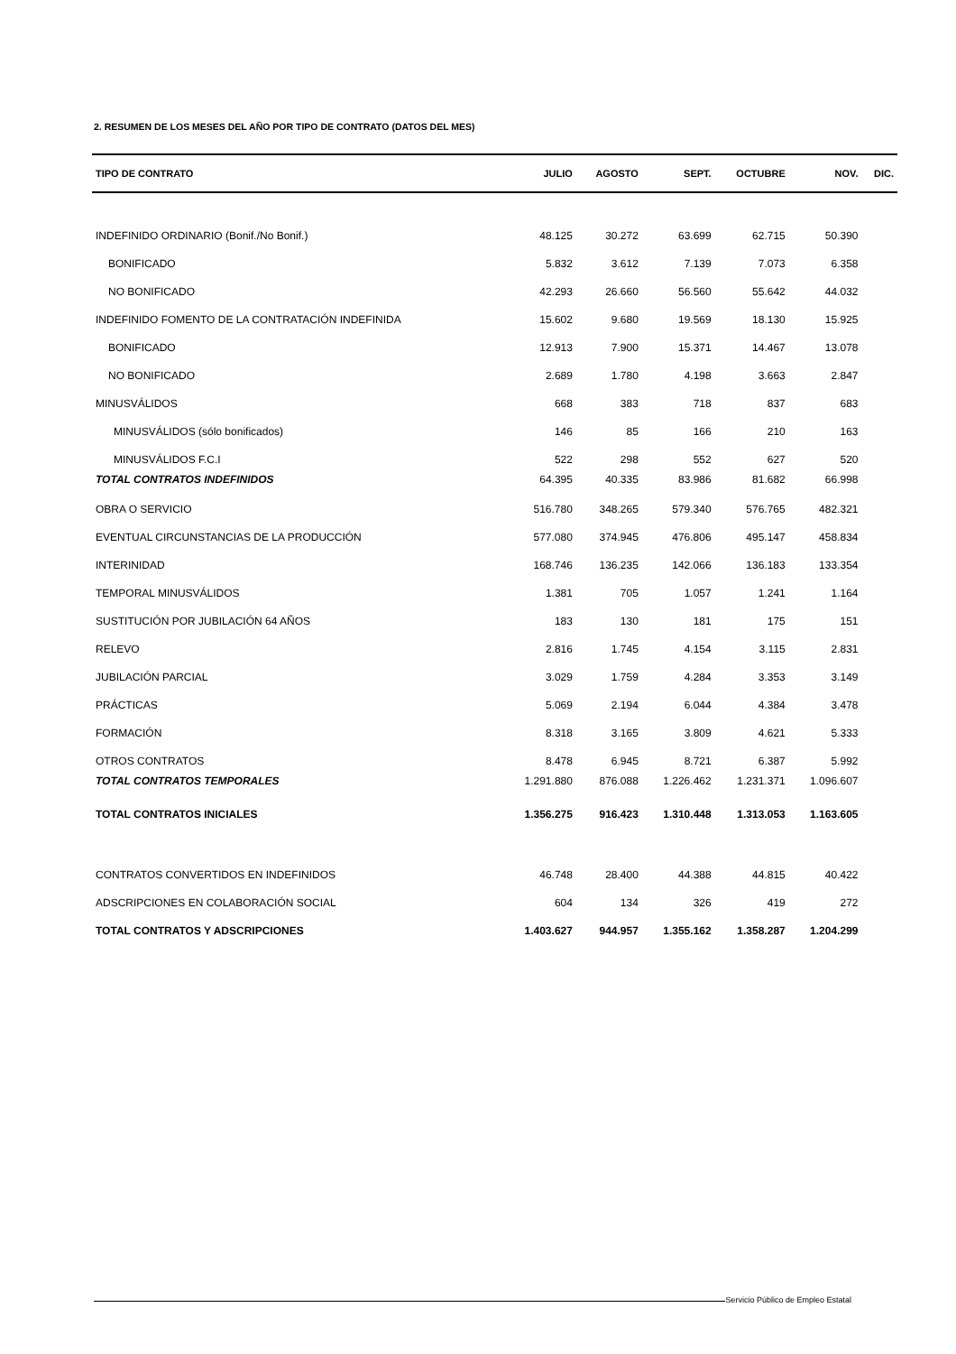2. RESUMEN DE LOS MESES DEL AÑO POR TIPO DE CONTRATO (DATOS DEL MES)
| TIPO DE CONTRATO | JULIO | AGOSTO | SEPT. | OCTUBRE | NOV. | DIC. |
| --- | --- | --- | --- | --- | --- | --- |
| INDEFINIDO ORDINARIO (Bonif./No Bonif.) | 48.125 | 30.272 | 63.699 | 62.715 | 50.390 | |
| BONIFICADO | 5.832 | 3.612 | 7.139 | 7.073 | 6.358 | |
| NO BONIFICADO | 42.293 | 26.660 | 56.560 | 55.642 | 44.032 | |
| INDEFINIDO FOMENTO DE LA CONTRATACIÓN INDEFINIDA | 15.602 | 9.680 | 19.569 | 18.130 | 15.925 | |
| BONIFICADO | 12.913 | 7.900 | 15.371 | 14.467 | 13.078 | |
| NO BONIFICADO | 2.689 | 1.780 | 4.198 | 3.663 | 2.847 | |
| MINUSVÁLIDOS | 668 | 383 | 718 | 837 | 683 | |
| MINUSVÁLIDOS (sólo bonificados) | 146 | 85 | 166 | 210 | 163 | |
| MINUSVÁLIDOS F.C.I | 522 | 298 | 552 | 627 | 520 | |
| TOTAL CONTRATOS INDEFINIDOS | 64.395 | 40.335 | 83.986 | 81.682 | 66.998 | |
| OBRA O SERVICIO | 516.780 | 348.265 | 579.340 | 576.765 | 482.321 | |
| EVENTUAL CIRCUNSTANCIAS DE LA PRODUCCIÓN | 577.080 | 374.945 | 476.806 | 495.147 | 458.834 | |
| INTERINIDAD | 168.746 | 136.235 | 142.066 | 136.183 | 133.354 | |
| TEMPORAL MINUSVÁLIDOS | 1.381 | 705 | 1.057 | 1.241 | 1.164 | |
| SUSTITUCIÓN POR JUBILACIÓN 64 AÑOS | 183 | 130 | 181 | 175 | 151 | |
| RELEVO | 2.816 | 1.745 | 4.154 | 3.115 | 2.831 | |
| JUBILACIÓN PARCIAL | 3.029 | 1.759 | 4.284 | 3.353 | 3.149 | |
| PRÁCTICAS | 5.069 | 2.194 | 6.044 | 4.384 | 3.478 | |
| FORMACIÓN | 8.318 | 3.165 | 3.809 | 4.621 | 5.333 | |
| OTROS CONTRATOS | 8.478 | 6.945 | 8.721 | 6.387 | 5.992 | |
| TOTAL CONTRATOS TEMPORALES | 1.291.880 | 876.088 | 1.226.462 | 1.231.371 | 1.096.607 | |
| TOTAL CONTRATOS INICIALES | 1.356.275 | 916.423 | 1.310.448 | 1.313.053 | 1.163.605 | |
| CONTRATOS CONVERTIDOS EN INDEFINIDOS | 46.748 | 28.400 | 44.388 | 44.815 | 40.422 | |
| ADSCRIPCIONES EN COLABORACIÓN SOCIAL | 604 | 134 | 326 | 419 | 272 | |
| TOTAL CONTRATOS Y ADSCRIPCIONES | 1.403.627 | 944.957 | 1.355.162 | 1.358.287 | 1.204.299 | |
Servicio Público de Empleo Estatal